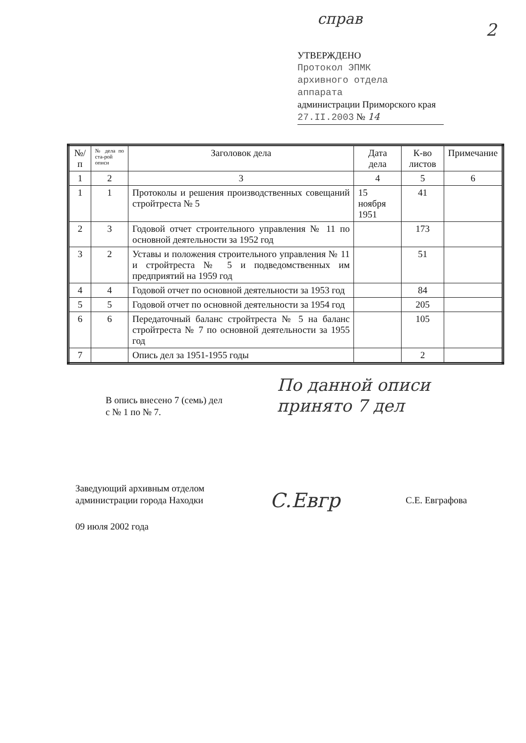справ
2
УТВЕРЖДЕНО
Протокол ЭПМК
архивного отдела
аппарата
администрации Приморского края
27.II.2003 № 14
| №/п | № дела по ста-рой описи | Заголовок дела | Дата дела | К-во листов | Примечание |
| --- | --- | --- | --- | --- | --- |
| 1 | 2 | 3 | 4 | 5 | 6 |
| 1 | 1 | Протоколы и решения производственных совещаний стройтреста № 5 | 15 ноября 1951 | 41 | |
| 2 | 3 | Годовой отчет строительного управления № 11 по основной деятельности за 1952 год | | 173 | |
| 3 | 2 | Уставы и положения строительного управления № 11 и стройтреста № 5 и подведомственных им предприятий на 1959 год | | 51 | |
| 4 | 4 | Годовой отчет по основной деятельности за 1953 год | | 84 | |
| 5 | 5 | Годовой отчет по основной деятельности за 1954 год | | 205 | |
| 6 | 6 | Передаточный баланс стройтреста № 5 на баланс стройтреста № 7 по основной деятельности за 1955 год | | 105 | |
| 7 | | Опись дел за 1951-1955 годы | | 2 | |
В опись внесено 7 (семь) дел
с № 1 по № 7.
По данной описи
принято 7 дел
Заведующий архивным отделом
администрации города Находки
С.Евгр
С.Е. Евграфова
09 июля 2002 года